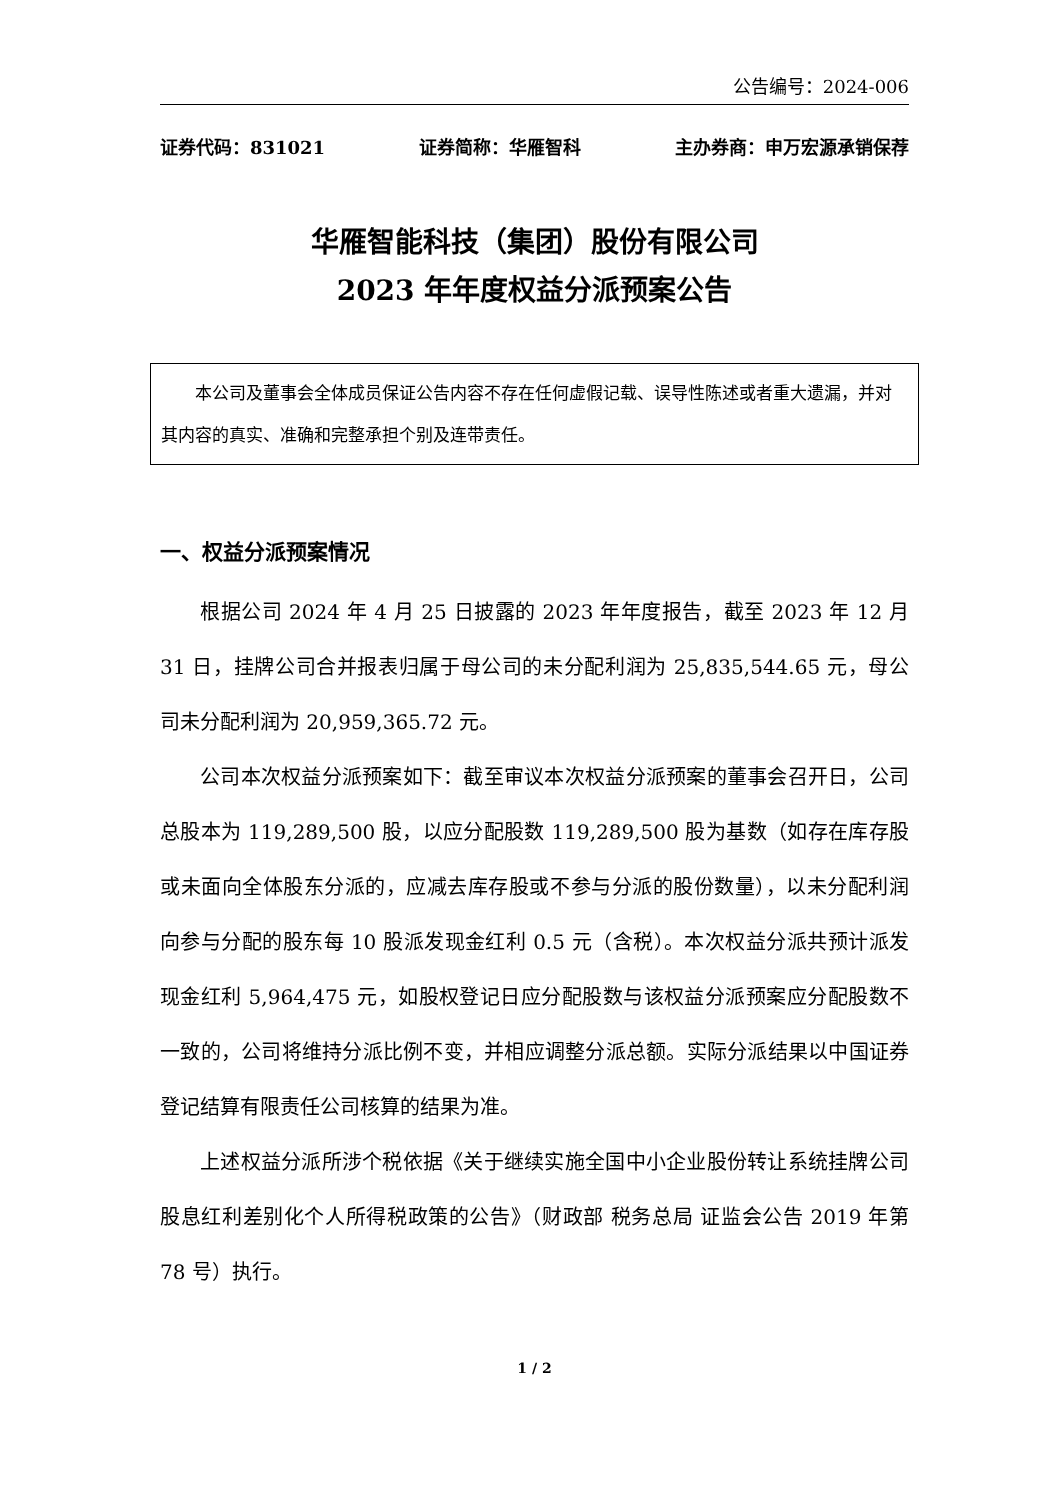公告编号：2024-006
证券代码：831021 证券简称：华雁智科 主办券商：申万宏源承销保荐
华雁智能科技（集团）股份有限公司
2023 年年度权益分派预案公告
本公司及董事会全体成员保证公告内容不存在任何虚假记载、误导性陈述或者重大遗漏，并对其内容的真实、准确和完整承担个别及连带责任。
一、权益分派预案情况
根据公司 2024 年 4 月 25 日披露的 2023 年年度报告，截至 2023 年 12 月 31 日，挂牌公司合并报表归属于母公司的未分配利润为 25,835,544.65 元，母公司未分配利润为 20,959,365.72 元。
公司本次权益分派预案如下：截至审议本次权益分派预案的董事会召开日，公司总股本为 119,289,500 股，以应分配股数 119,289,500 股为基数（如存在库存股或未面向全体股东分派的，应减去库存股或不参与分派的股份数量），以未分配利润向参与分配的股东每 10 股派发现金红利 0.5 元（含税）。本次权益分派共预计派发现金红利 5,964,475 元，如股权登记日应分配股数与该权益分派预案应分配股数不一致的，公司将维持分派比例不变，并相应调整分派总额。实际分派结果以中国证券登记结算有限责任公司核算的结果为准。
上述权益分派所涉个税依据《关于继续实施全国中小企业股份转让系统挂牌公司股息红利差别化个人所得税政策的公告》（财政部 税务总局 证监会公告 2019 年第 78 号）执行。
1 / 2